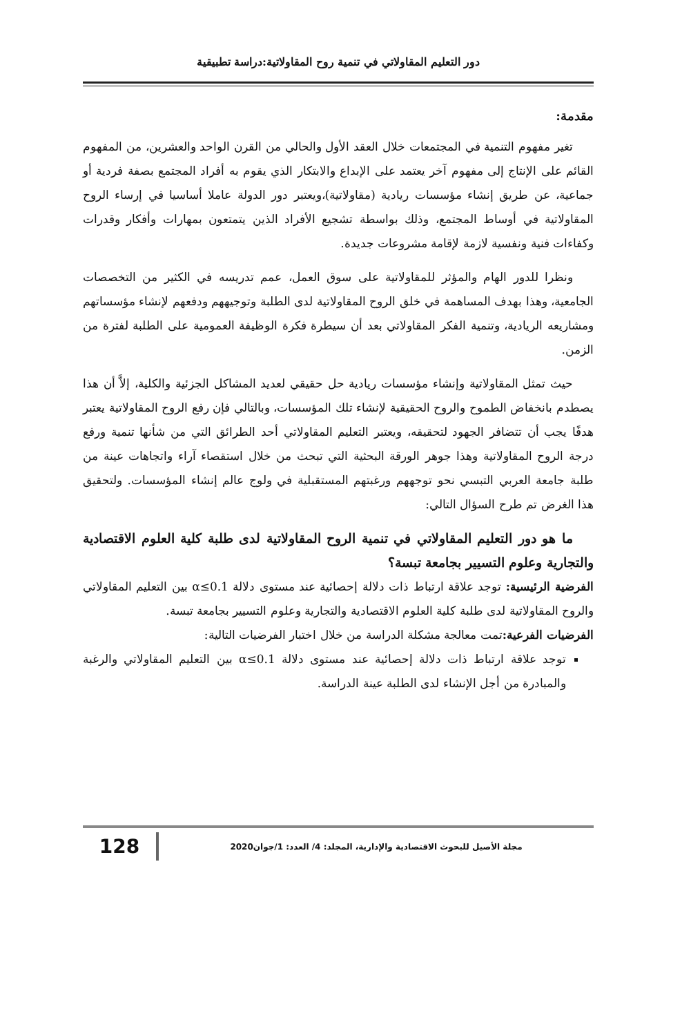دور التعليم المقاولاتي في تنمية روح المقاولاتية:دراسة تطبيقية
مقدمة:
تغير مفهوم التنمية في المجتمعات خلال العقد الأول والحالي من القرن الواحد والعشرين، من المفهوم القائم على الإنتاج إلى مفهوم آخر يعتمد على الإبداع والابتكار الذي يقوم به أفراد المجتمع بصفة فردية أو جماعية، عن طريق إنشاء مؤسسات ريادية (مقاولاتية)،ويعتبر دور الدولة عاملا أساسيا في إرساء الروح المقاولاتية في أوساط المجتمع، وذلك بواسطة تشجيع الأفراد الذين يتمتعون بمهارات وأفكار وقدرات وكفاءات فنية ونفسية لازمة لإقامة مشروعات جديدة.
ونظرا للدور الهام والمؤثر للمقاولاتية على سوق العمل، عمم تدريسه في الكثير من التخصصات الجامعية، وهذا بهدف المساهمة في خلق الروح المقاولاتية لدى الطلبة وتوجيههم ودفعهم لإنشاء مؤسساتهم ومشاريعه الريادية، وتنمية الفكر المقاولاتي بعد أن سيطرة فكرة الوظيفة العمومية على الطلبة لفترة من الزمن.
حيث تمثل المقاولاتية وإنشاء مؤسسات ريادية حل حقيقي لعديد المشاكل الجزئية والكلية، إلاَّ أن هذا يصطدم بانخفاض الطموح والروح الحقيقية لإنشاء تلك المؤسسات، وبالتالي فإن رفع الروح المقاولاتية يعتبر هدفًا يجب أن تتضافر الجهود لتحقيقه، ويعتبر التعليم المقاولاتي أحد الطرائق التي من شأنها تنمية ورفع درجة الروح المقاولاتية وهذا جوهر الورقة البحثية التي تبحث من خلال استقصاء آراء واتجاهات عينة من طلبة جامعة العربي التبسي نحو توجههم ورغبتهم المستقبلية في ولوج عالم إنشاء المؤسسات. ولتحقيق هذا الغرض تم طرح السؤال التالي:
ما هو دور التعليم المقاولاتي في تنمية الروح المقاولاتية لدى طلبة كلية العلوم الاقتصادية والتجارية وعلوم التسيير بجامعة تبسة؟
الفرضية الرئيسية: توجد علاقة ارتباط ذات دلالة إحصائية عند مستوى دلالة α≤0.1 بين التعليم المقاولاتي والروح المقاولاتية لدى طلبة كلية العلوم الاقتصادية والتجارية وعلوم التسيير بجامعة تبسة.
الفرضيات الفرعية: تمت معالجة مشكلة الدراسة من خلال اختبار الفرضيات التالية:
توجد علاقة ارتباط ذات دلالة إحصائية عند مستوى دلالة α≤0.1 بين التعليم المقاولاتي والرغبة والمبادرة من أجل الإنشاء لدى الطلبة عينة الدراسة.
128
مجلة الأصيل للبحوث الاقتصادية والإدارية، المجلد: 4/ العدد: 1/جوان2020